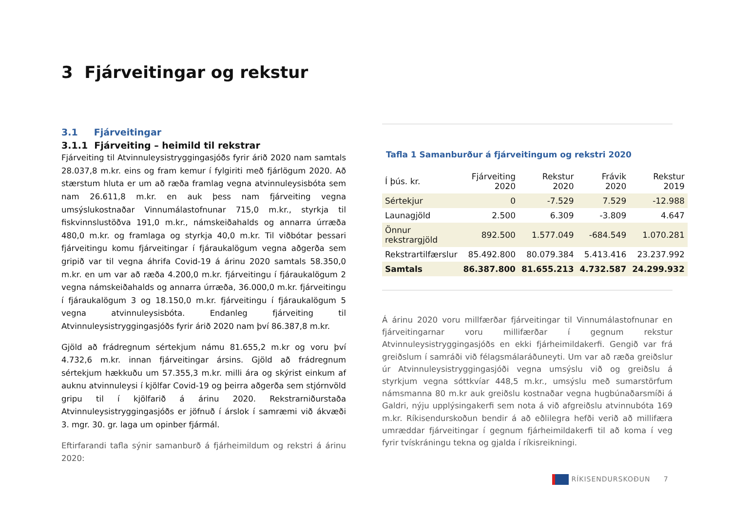3 Fjárveitingar og rekstur
3.1 Fjárveitingar
3.1.1 Fjárveiting – heimild til rekstrar
Fjárveiting til Atvinnuleysistryggingasjóðs fyrir árið 2020 nam samtals 28.037,8 m.kr. eins og fram kemur í fylgiriti með fjárlögum 2020. Að stærstum hluta er um að ræða framlag vegna atvinnuleysisbóta sem nam 26.611,8 m.kr. en auk þess nam fjárveiting vegna umsýslukostnaðar Vinnumálastofnunar 715,0 m.kr., styrkja til fiskvinnslustöðva 191,0 m.kr., námskeiðahalds og annarra úrræða 480,0 m.kr. og framlaga og styrkja 40,0 m.kr. Til viðbótar þessari fjárveitingu komu fjárveitingar í fjáraukalögum vegna aðgerða sem gripið var til vegna áhrifa Covid-19 á árinu 2020 samtals 58.350,0 m.kr. en um var að ræða 4.200,0 m.kr. fjárveitingu í fjáraukalögum 2 vegna námskeiðahalds og annarra úrræða, 36.000,0 m.kr. fjárveitingu í fjáraukalögum 3 og 18.150,0 m.kr. fjárveitingu í fjáraukalögum 5 vegna atvinnuleysisbóta. Endanleg fjárveiting til Atvinnuleysistryggingasjóðs fyrir árið 2020 nam því 86.387,8 m.kr.
Gjöld að frádregnum sértekjum námu 81.655,2 m.kr og voru því 4.732,6 m.kr. innan fjárveitingar ársins. Gjöld að frádregnum sértekjum hækkuðu um 57.355,3 m.kr. milli ára og skýrist einkum af auknu atvinnuleysi í kjölfar Covid-19 og þeirra aðgerða sem stjórnvöld gripu til í kjölfarið á árinu 2020. Rekstrarniðurstaða Atvinnuleysistryggingasjóðs er jöfnuð í árslok í samræmi við ákvæði 3. mgr. 30. gr. laga um opinber fjármál.
Eftirfarandi tafla sýnir samanburð á fjárheimildum og rekstri á árinu 2020:
Tafla 1 Samanburður á fjárveitingum og rekstri 2020
| Í þús. kr. | Fjárveiting 2020 | Rekstur 2020 | Frávik 2020 | Rekstur 2019 |
| --- | --- | --- | --- | --- |
| Sértekjur | 0 | -7.529 | 7.529 | -12.988 |
| Launagjöld | 2.500 | 6.309 | -3.809 | 4.647 |
| Önnur rekstrargjöld | 892.500 | 1.577.049 | -684.549 | 1.070.281 |
| Rekstrartilfærslur | 85.492.800 | 80.079.384 | 5.413.416 | 23.237.992 |
| Samtals | 86.387.800 | 81.655.213 | 4.732.587 | 24.299.932 |
Á árinu 2020 voru millfærðar fjárveitingar til Vinnumálastofnunar en fjárveitingarnar voru millifærðar í gegnum rekstur Atvinnuleysistryggingasjóðs en ekki fjárheimildakerfi. Gengið var frá greiðslum í samráði við félagsmálaráðuneyti. Um var að ræða greiðslur úr Atvinnuleysistryggingasjóði vegna umsýslu við og greiðslu á styrkjum vegna sóttkvíar 448,5 m.kr., umsýslu með sumarstörfum námsmanna 80 m.kr auk greiðslu kostnaðar vegna hugbúnaðarsmíði á Galdri, nýju upplýsingakerfi sem nota á við afgreiðslu atvinnubóta 169 m.kr. Ríkisendurskoðun bendir á að eðlilegra hefði verið að millifæra umræddar fjárveitingar í gegnum fjárheimildakerfi til að koma í veg fyrir tvískráningu tekna og gjalda í ríkisreikningi.
RÍKISENDURSKOÐUN 7